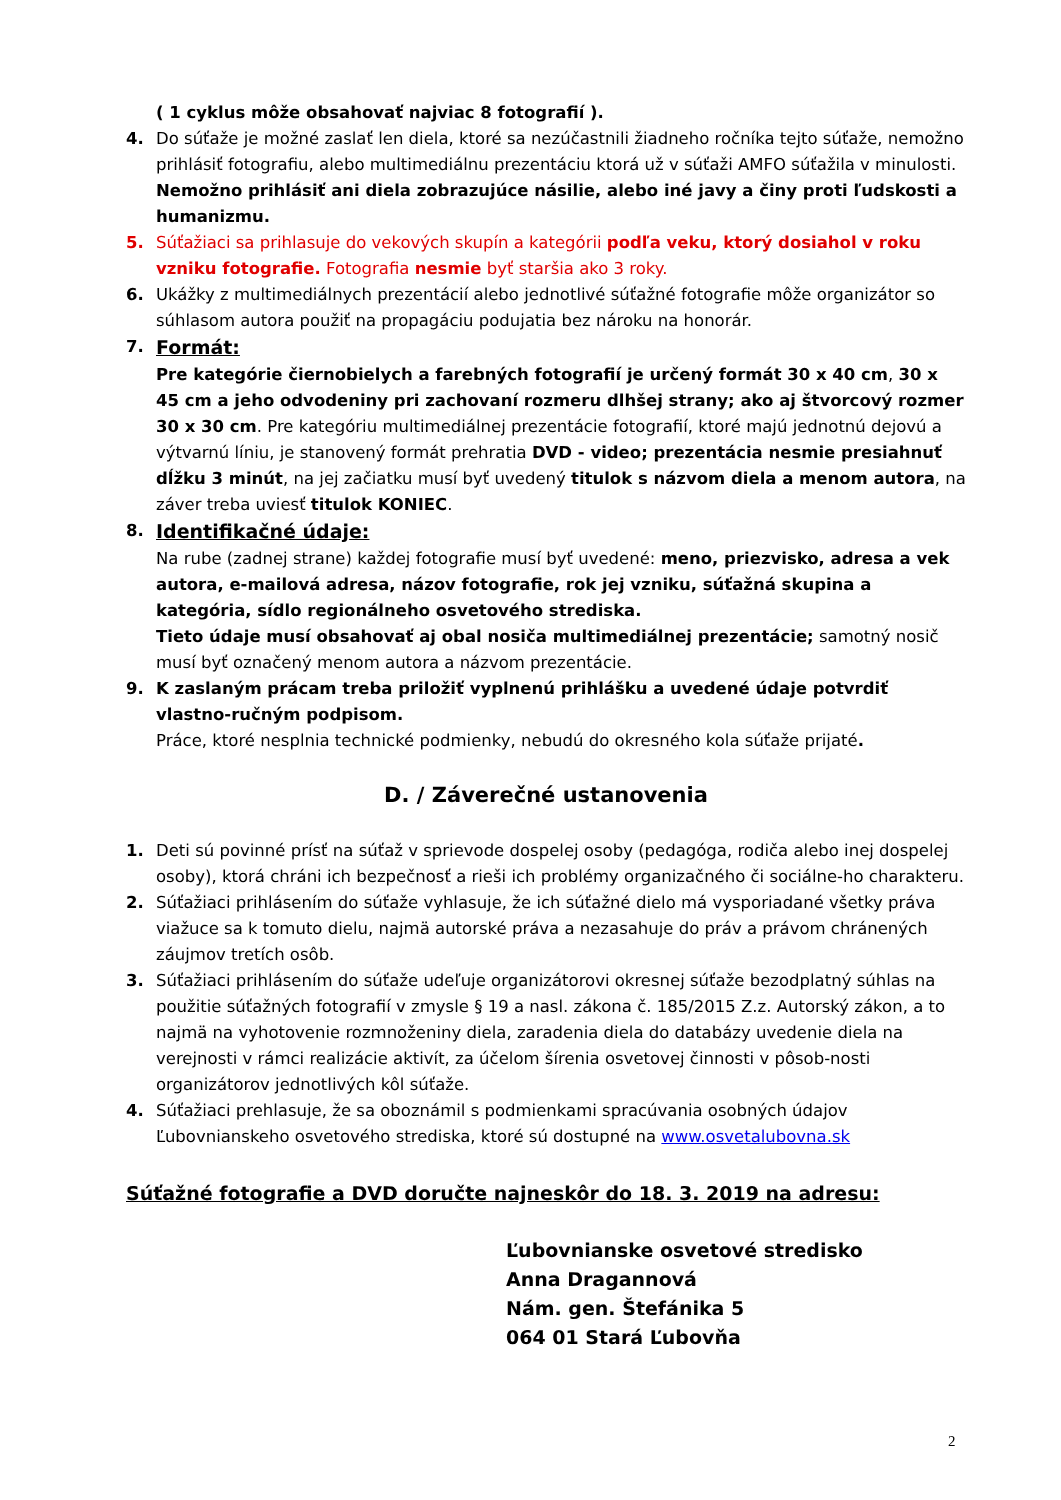( 1 cyklus môže obsahovať najviac 8 fotografií ).
4. Do súťaže je možné zaslať len diela, ktoré sa nezúčastnili žiadneho ročníka tejto súťaže, nemožno prihlásiť fotografiu, alebo multimediálnu prezentáciu ktorá už v súťaži AMFO súťažila v minulosti. Nemožno prihlásiť ani diela zobrazujúce násilie, alebo iné javy a činy proti ľudskosti a humanizmu.
5. Súťažiaci sa prihlasuje do vekových skupín a kategórii podľa veku, ktorý dosiahol v roku vzniku fotografie. Fotografia nesmie byť staršia ako 3 roky.
6. Ukážky z multimediálnych prezentácií alebo jednotlivé súťažné fotografie môže organizátor so súhlasom autora použiť na propagáciu podujatia bez nároku na honorár.
7.
Formát:
Pre kategórie čiernobielych a farebných fotografií je určený formát 30 x 40 cm, 30 x 45 cm a jeho odvodeniny pri zachovaní rozmeru dlhšej strany; ako aj štvorcový rozmer 30 x 30 cm. Pre kategóriu multimediálnej prezentácie fotografií, ktoré majú jednotnú dejovú a výtvarnú líniu, je stanovený formát prehratia DVD - video; prezentácia nesmie presiahnuť dĺžku 3 minút, na jej začiatku musí byť uvedený titulok s názvom diela a menom autora, na záver treba uviesť titulok KONIEC.
8.
Identifikačné údaje:
Na rube (zadnej strane) každej fotografie musí byť uvedené: meno, priezvisko, adresa a vek autora, e-mailová adresa, názov fotografie, rok jej vzniku, súťažná skupina a kategória, sídlo regionálneho osvetového strediska.
Tieto údaje musí obsahovať aj obal nosiča multimediálnej prezentácie; samotný nosič musí byť označený menom autora a názvom prezentácie.
9. K zaslaným prácam treba priložiť vyplnenú prihlášku a uvedené údaje potvrdiť vlastno-ručným podpisom.
Práce, ktoré nesplnia technické podmienky, nebudú do okresného kola súťaže prijaté.
D. / Záverečné ustanovenia
1. Deti sú povinné prísť na súťaž v sprievode dospelej osoby (pedagóga, rodiča alebo inej dospelej osoby), ktorá chráni ich bezpečnosť a rieši ich problémy organizačného či sociálne-ho charakteru.
2. Súťažiaci prihlásením do súťaže vyhlasuje, že ich súťažné dielo má vysporiadané všetky práva viažuce sa k tomuto dielu, najmä autorské práva a nezasahuje do práv a právom chránených záujmov tretích osôb.
3. Súťažiaci prihlásením do súťaže udeľuje organizátorovi okresnej súťaže bezodplatný súhlas na použitie súťažných fotografií v zmysle § 19 a nasl. zákona č. 185/2015 Z.z. Autorský zákon, a to najmä na vyhotovenie rozmnoženiny diela, zaradenia diela do databázy uvedenie diela na verejnosti v rámci realizácie aktivít, za účelom šírenia osvetovej činnosti v pôsob-nosti organizátorov jednotlivých kôl súťaže.
4. Súťažiaci prehlasuje, že sa oboznámil s podmienkami spracúvania osobných údajov Ľubovnianskeho osvetového strediska, ktoré sú dostupné na www.osvetalubovna.sk
Súťažné fotografie a DVD doručte najneskôr do 18. 3. 2019 na adresu:
Ľubovnianske osvetové stredisko
Anna Dragannová
Nám. gen. Štefánika 5
064 01 Stará Ľubovňa
2